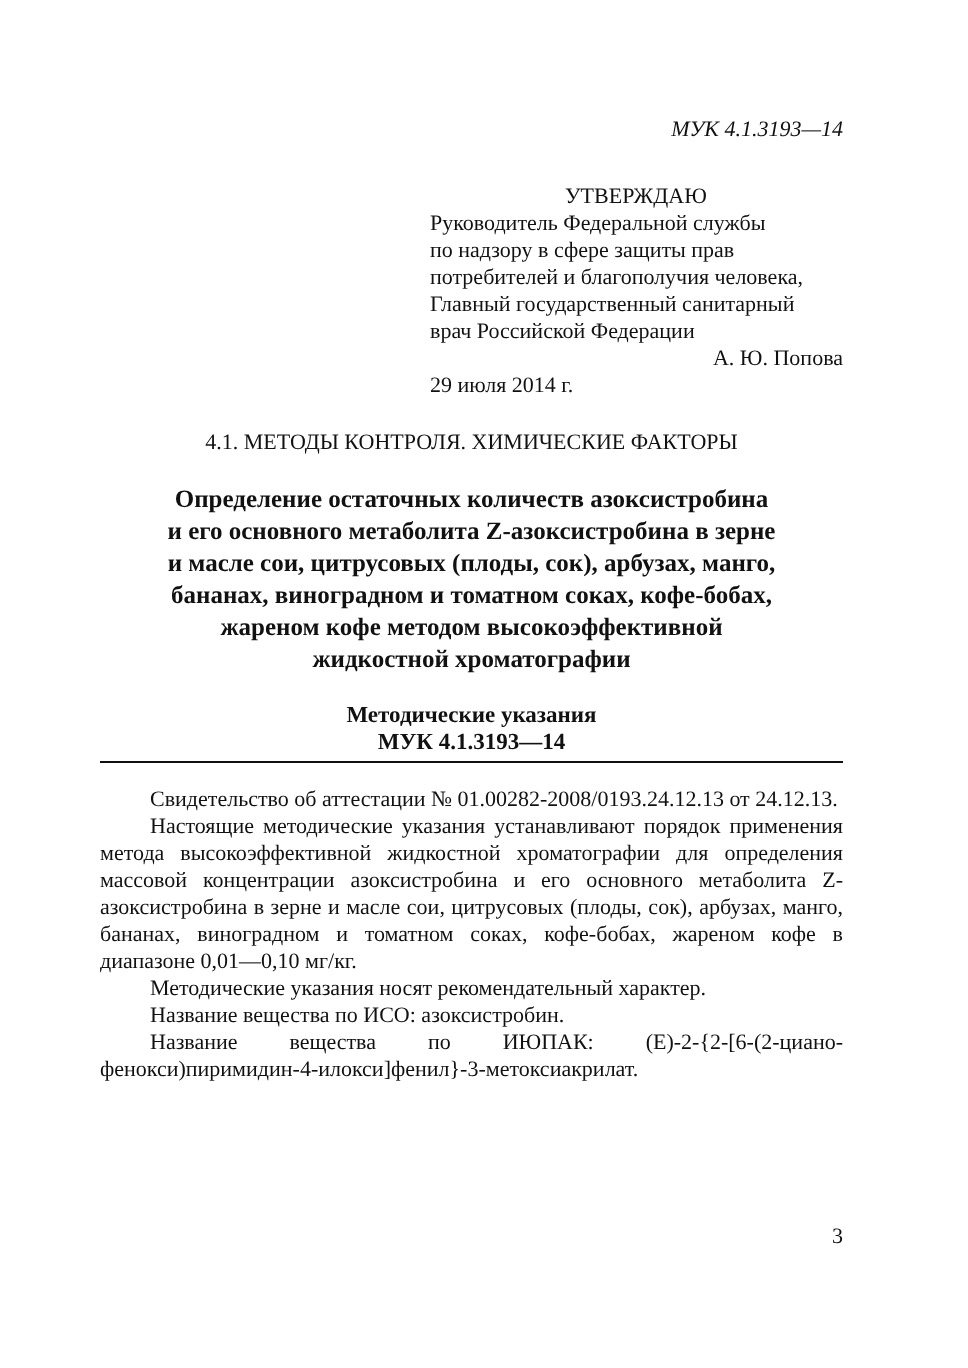МУК 4.1.3193—14
УТВЕРЖДАЮ
Руководитель Федеральной службы
по надзору в сфере защиты прав
потребителей и благополучия человека,
Главный государственный санитарный
врач Российской Федерации
А. Ю. Попова
29 июля 2014 г.
4.1. МЕТОДЫ КОНТРОЛЯ. ХИМИЧЕСКИЕ ФАКТОРЫ
Определение остаточных количеств азоксистробина
и его основного метаболита Z-азоксистробина в зерне
и масле сои, цитрусовых (плоды, сок), арбузах, манго,
бананах, виноградном и томатном соках, кофе-бобах,
жареном кофе методом высокоэффективной
жидкостной хроматографии
Методические указания
МУК 4.1.3193—14
Свидетельство об аттестации № 01.00282-2008/0193.24.12.13 от 24.12.13.
Настоящие методические указания устанавливают порядок применения метода высокоэффективной жидкостной хроматографии для определения массовой концентрации азоксистробина и его основного метаболита Z-азоксистробина в зерне и масле сои, цитрусовых (плоды, сок), арбузах, манго, бананах, виноградном и томатном соках, кофе-бобах, жареном кофе в диапазоне 0,01—0,10 мг/кг.
Методические указания носят рекомендательный характер.
Название вещества по ИСО: азоксистробин.
Название вещества по ИЮПАК: (E)-2-{2-[6-(2-циано-фенокси)пиримидин-4-илокси]фенил}-3-метоксиакрилат.
3